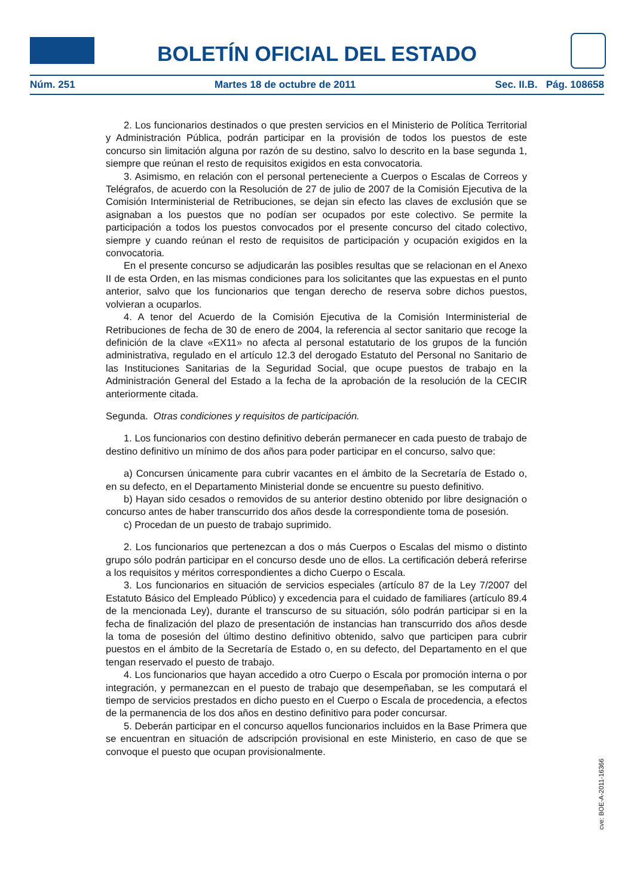BOLETÍN OFICIAL DEL ESTADO
Núm. 251 Martes 18 de octubre de 2011 Sec. II.B. Pág. 108658
2. Los funcionarios destinados o que presten servicios en el Ministerio de Política Territorial y Administración Pública, podrán participar en la provisión de todos los puestos de este concurso sin limitación alguna por razón de su destino, salvo lo descrito en la base segunda 1, siempre que reúnan el resto de requisitos exigidos en esta convocatoria.
3. Asimismo, en relación con el personal perteneciente a Cuerpos o Escalas de Correos y Telégrafos, de acuerdo con la Resolución de 27 de julio de 2007 de la Comisión Ejecutiva de la Comisión Interministerial de Retribuciones, se dejan sin efecto las claves de exclusión que se asignaban a los puestos que no podían ser ocupados por este colectivo. Se permite la participación a todos los puestos convocados por el presente concurso del citado colectivo, siempre y cuando reúnan el resto de requisitos de participación y ocupación exigidos en la convocatoria.
En el presente concurso se adjudicarán las posibles resultas que se relacionan en el Anexo II de esta Orden, en las mismas condiciones para los solicitantes que las expuestas en el punto anterior, salvo que los funcionarios que tengan derecho de reserva sobre dichos puestos, volvieran a ocuparlos.
4. A tenor del Acuerdo de la Comisión Ejecutiva de la Comisión Interministerial de Retribuciones de fecha de 30 de enero de 2004, la referencia al sector sanitario que recoge la definición de la clave «EX11» no afecta al personal estatutario de los grupos de la función administrativa, regulado en el artículo 12.3 del derogado Estatuto del Personal no Sanitario de las Instituciones Sanitarias de la Seguridad Social, que ocupe puestos de trabajo en la Administración General del Estado a la fecha de la aprobación de la resolución de la CECIR anteriormente citada.
Segunda. Otras condiciones y requisitos de participación.
1. Los funcionarios con destino definitivo deberán permanecer en cada puesto de trabajo de destino definitivo un mínimo de dos años para poder participar en el concurso, salvo que:
a) Concursen únicamente para cubrir vacantes en el ámbito de la Secretaría de Estado o, en su defecto, en el Departamento Ministerial donde se encuentre su puesto definitivo.
b) Hayan sido cesados o removidos de su anterior destino obtenido por libre designación o concurso antes de haber transcurrido dos años desde la correspondiente toma de posesión.
c) Procedan de un puesto de trabajo suprimido.
2. Los funcionarios que pertenezcan a dos o más Cuerpos o Escalas del mismo o distinto grupo sólo podrán participar en el concurso desde uno de ellos. La certificación deberá referirse a los requisitos y méritos correspondientes a dicho Cuerpo o Escala.
3. Los funcionarios en situación de servicios especiales (artículo 87 de la Ley 7/2007 del Estatuto Básico del Empleado Público) y excedencia para el cuidado de familiares (artículo 89.4 de la mencionada Ley), durante el transcurso de su situación, sólo podrán participar si en la fecha de finalización del plazo de presentación de instancias han transcurrido dos años desde la toma de posesión del último destino definitivo obtenido, salvo que participen para cubrir puestos en el ámbito de la Secretaría de Estado o, en su defecto, del Departamento en el que tengan reservado el puesto de trabajo.
4. Los funcionarios que hayan accedido a otro Cuerpo o Escala por promoción interna o por integración, y permanezcan en el puesto de trabajo que desempeñaban, se les computará el tiempo de servicios prestados en dicho puesto en el Cuerpo o Escala de procedencia, a efectos de la permanencia de los dos años en destino definitivo para poder concursar.
5. Deberán participar en el concurso aquellos funcionarios incluidos en la Base Primera que se encuentran en situación de adscripción provisional en este Ministerio, en caso de que se convoque el puesto que ocupan provisionalmente.
cve: BOE-A-2011-16366